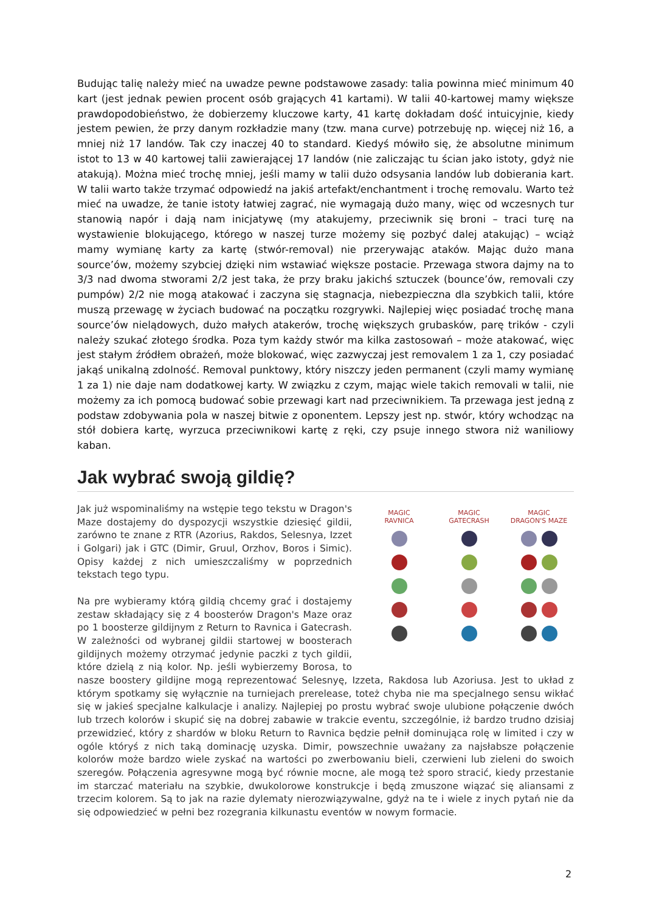Budując talię należy mieć na uwadze pewne podstawowe zasady: talia powinna mieć minimum 40 kart (jest jednak pewien procent osób grających 41 kartami). W talii 40-kartowej mamy większe prawdopodobieństwo, że dobierzemy kluczowe karty, 41 kartę dokładam dość intuicyjnie, kiedy jestem pewien, że przy danym rozkładzie many (tzw. mana curve) potrzebuję np. więcej niż 16, a mniej niż 17 landów. Tak czy inaczej 40 to standard. Kiedyś mówiło się, że absolutne minimum istot to 13 w 40 kartowej talii zawierającej 17 landów (nie zaliczając tu ścian jako istoty, gdyż nie atakują). Można mieć trochę mniej, jeśli mamy w talii dużo odsysania landów lub dobierania kart. W talii warto także trzymać odpowiedź na jakiś artefakt/enchantment i trochę removalu. Warto też mieć na uwadze, że tanie istoty łatwiej zagrać, nie wymagają dużo many, więc od wczesnych tur stanowią napór i dają nam inicjatywę (my atakujemy, przeciwnik się broni – traci turę na wystawienie blokującego, którego w naszej turze możemy się pozbyć dalej atakując) – wciąż mamy wymianę karty za kartę (stwór-removal) nie przerywając ataków. Mając dużo mana source’ów, możemy szybciej dzięki nim wstawiać większe postacie. Przewaga stwora dajmy na to 3/3 nad dwoma stworami 2/2 jest taka, że przy braku jakichś sztuczek (bounce’ów, removali czy pumpów) 2/2 nie mogą atakować i zaczyna się stagnacja, niebezpieczna dla szybkich talii, które muszą przewagę w życiach budować na początku rozgrywki. Najlepiej więc posiadać trochę mana source’ów nielądowych, dużo małych atakerów, trochę większych grubasków, parę trików - czyli należy szukać złotego środka. Poza tym każdy stwór ma kilka zastosowań – może atakować, więc jest stałym źródłem obrażeń, może blokować, więc zazwyczaj jest removalem 1 za 1, czy posiadać jakąś unikalną zdolność. Removal punktowy, który niszczy jeden permanent (czyli mamy wymianę 1 za 1) nie daje nam dodatkowej karty. W związku z czym, mając wiele takich removali w talii, nie możemy za ich pomocą budować sobie przewagi kart nad przeciwnikiem. Ta przewaga jest jedną z podstaw zdobywania pola w naszej bitwie z oponentem. Lepszy jest np. stwór, który wchodząc na stół dobiera kartę, wyrzuca przeciwnikowi kartę z ręki, czy psuje innego stwora niż waniliowy kaban.
Jak wybrać swoją gildię?
MAGIC
RAVNICA
MAGIC
GATECRASH
MAGIC
DRAGON'S MAZE
Jak już wspominaliśmy na wstępie tego tekstu w Dragon's Maze dostajemy do dyspozycji wszystkie dziesięć gildii, zarówno te znane z RTR (Azorius, Rakdos, Selesnya, Izzet i Golgari) jak i GTC (Dimir, Gruul, Orzhov, Boros i Simic). Opisy każdej z nich umieszczaliśmy w poprzednich tekstach tego typu.
Na pre wybieramy którą gildią chcemy grać i dostajemy zestaw składający się z 4 boosterów Dragon's Maze oraz po 1 boosterze gildijnym z Return to Ravnica i Gatecrash. W zależności od wybranej gildii startowej w boosterach gildijnych możemy otrzymać jedynie paczki z tych gildii, które dzielą z nią kolor. Np. jeśli wybierzemy Borosa, to nasze boostery gildijne mogą reprezentować Selesnyę, Izzeta, Rakdosa lub Azoriusa. Jest to układ z którym spotkamy się wyłącznie na turniejach prerelease, toteż chyba nie ma specjalnego sensu wikłać się w jakieś specjalne kalkulacje i analizy. Najlepiej po prostu wybrać swoje ulubione połączenie dwóch lub trzech kolorów i skupić się na dobrej zabawie w trakcie eventu, szczególnie, iż bardzo trudno dzisiaj przewidzieć, który z shardów w bloku Return to Ravnica będzie pełnił dominująca rolę w limited i czy w ogóle któryś z nich taką dominację uzyska. Dimir, powszechnie uważany za najsłabsze połączenie kolorów może bardzo wiele zyskać na wartości po zwerbowaniu bieli, czerwieni lub zieleni do swoich szeregów. Połączenia agresywne mogą być równie mocne, ale mogą też sporo stracić, kiedy przestanie im starczać materiału na szybkie, dwukolorowe konstrukcje i będą zmuszone wiązać się aliansami z trzecim kolorem. Są to jak na razie dylematy nierozwiązywalne, gdyż na te i wiele z inych pytań nie da się odpowiedzieć w pełni bez rozegrania kilkunastu eventów w nowym formacie.
2